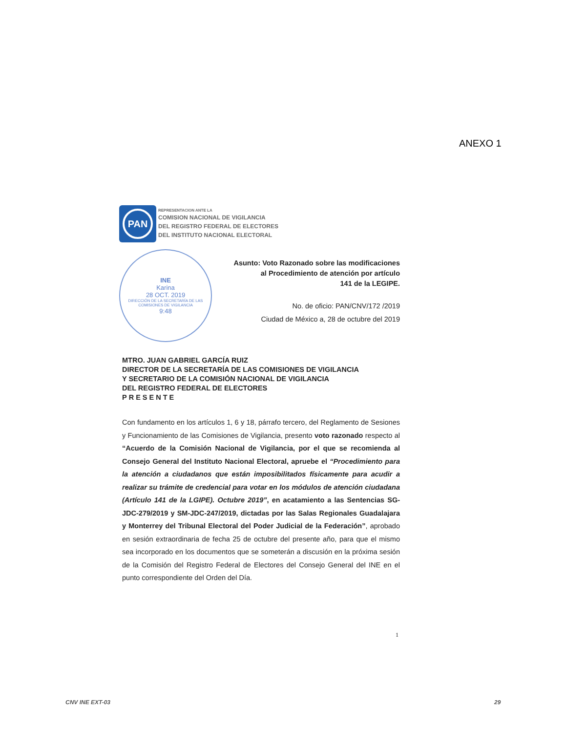ANEXO 1
PAN
REPRESENTACION ANTE LA
COMISION NACIONAL DE VIGILANCIA
DEL REGISTRO FEDERAL DE ELECTORES
DEL INSTITUTO NACIONAL ELECTORAL
INE
Karina
28 OCT. 2019
DIRECCIÓN DE LA SECRETARÍA DE LAS COMISIONES DE VIGILANCIA
9:48
Asunto: Voto Razonado sobre las modificaciones
al Procedimiento de atención por artículo
141 de la LEGIPE.
No. de oficio: PAN/CNV/172 /2019
Ciudad de México a, 28 de octubre del 2019
MTRO. JUAN GABRIEL GARCÍA RUIZ
DIRECTOR DE LA SECRETARÍA DE LAS COMISIONES DE VIGILANCIA
Y SECRETARIO DE LA COMISIÓN NACIONAL DE VIGILANCIA
DEL REGISTRO FEDERAL DE ELECTORES
PRESENTE
Con fundamento en los artículos 1, 6 y 18, párrafo tercero, del Reglamento de Sesiones y Funcionamiento de las Comisiones de Vigilancia, presento voto razonado respecto al “Acuerdo de la Comisión Nacional de Vigilancia, por el que se recomienda al Consejo General del Instituto Nacional Electoral, apruebe el “Procedimiento para la atención a ciudadanos que están imposibilitados físicamente para acudir a realizar su trámite de credencial para votar en los módulos de atención ciudadana (Artículo 141 de la LGIPE). Octubre 2019”, en acatamiento a las Sentencias SG-JDC-279/2019 y SM-JDC-247/2019, dictadas por las Salas Regionales Guadalajara y Monterrey del Tribunal Electoral del Poder Judicial de la Federación”, aprobado en sesión extraordinaria de fecha 25 de octubre del presente año, para que el mismo sea incorporado en los documentos que se someterán a discusión en la próxima sesión de la Comisión del Registro Federal de Electores del Consejo General del INE en el punto correspondiente del Orden del Día.
1
CNV INE EXT-03 29